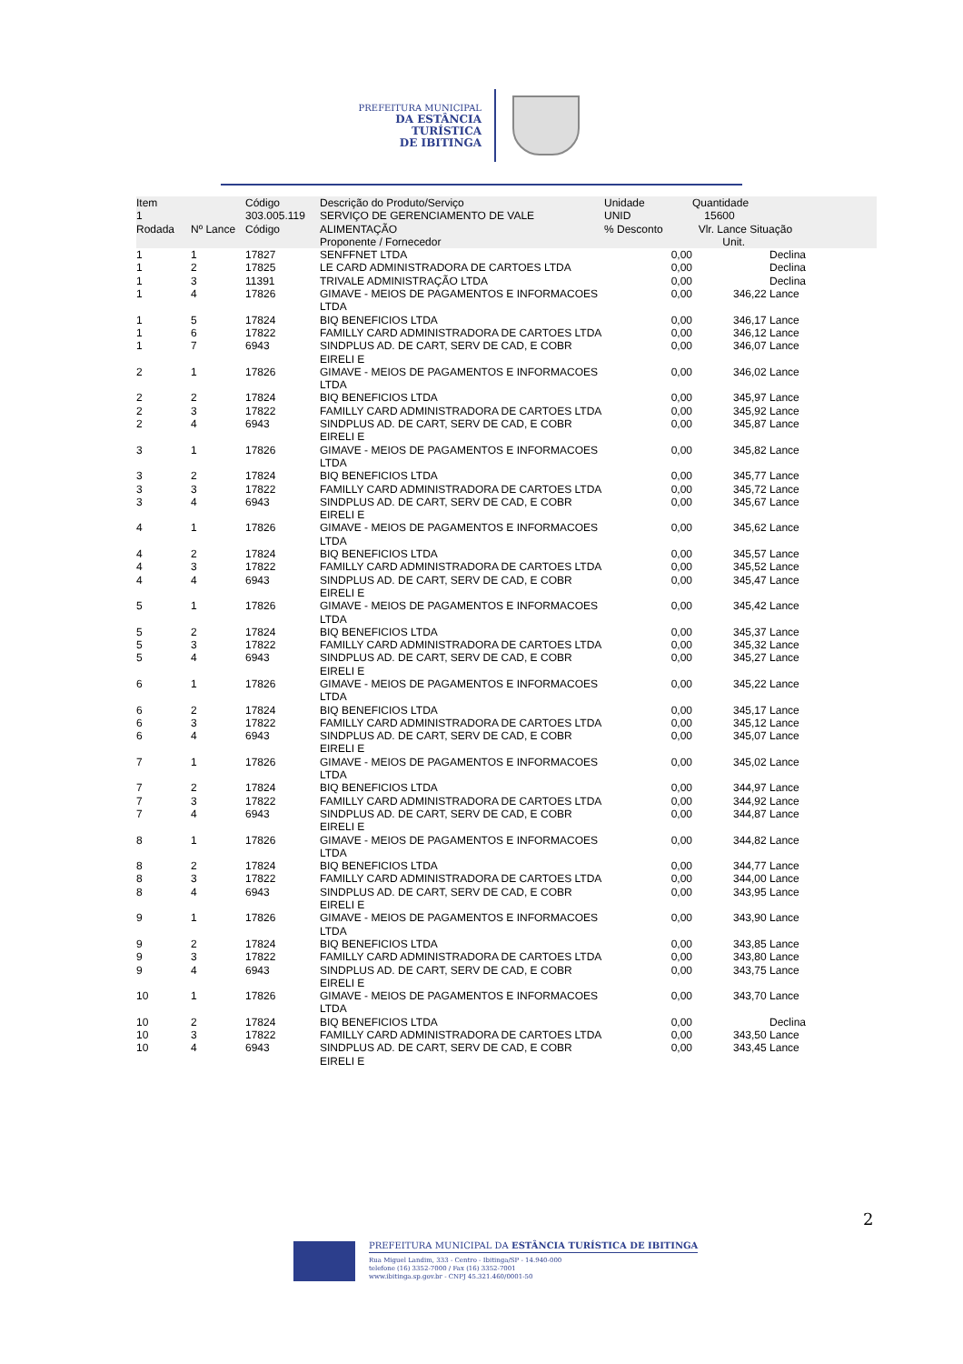PREFEITURA MUNICIPAL
DA ESTÂNCIA TURÍSTICA
DE IBITINGA
| Item 1 Rodada | Nº Lance | Código 303.005.119 Código | Descrição do Produto/Serviço SERVIÇO DE GERENCIAMENTO DE VALE ALIMENTAÇÃO Proponente / Fornecedor | Unidade UNID % Desconto | Quantidade 15600 Vlr. Lance Situação Unit. | | |
| --- | --- | --- | --- | --- | --- | --- | --- |
| 1 | 1 | 17827 | SENFFNET LTDA | 0,00 | | Declina | |
| 1 | 2 | 17825 | LE CARD ADMINISTRADORA DE CARTOES LTDA | 0,00 | | Declina | |
| 1 | 3 | 11391 | TRIVALE ADMINISTRAÇÃO LTDA | 0,00 | | Declina | |
| 1 | 4 | 17826 | GIMAVE - MEIOS DE PAGAMENTOS E INFORMACOES LTDA | 0,00 | | 346,22 Lance | |
| 1 | 5 | 17824 | BIQ BENEFICIOS LTDA | 0,00 | | 346,17 Lance | |
| 1 | 6 | 17822 | FAMILLY CARD ADMINISTRADORA DE CARTOES LTDA | 0,00 | | 346,12 Lance | |
| 1 | 7 | 6943 | SINDPLUS AD. DE CART, SERV DE CAD, E COBR EIRELI E | 0,00 | | 346,07 Lance | |
| 2 | 1 | 17826 | GIMAVE - MEIOS DE PAGAMENTOS E INFORMACOES LTDA | 0,00 | | 346,02 Lance | |
| 2 | 2 | 17824 | BIQ BENEFICIOS LTDA | 0,00 | | 345,97 Lance | |
| 2 | 3 | 17822 | FAMILLY CARD ADMINISTRADORA DE CARTOES LTDA | 0,00 | | 345,92 Lance | |
| 2 | 4 | 6943 | SINDPLUS AD. DE CART, SERV DE CAD, E COBR EIRELI E | 0,00 | | 345,87 Lance | |
| 3 | 1 | 17826 | GIMAVE - MEIOS DE PAGAMENTOS E INFORMACOES LTDA | 0,00 | | 345,82 Lance | |
| 3 | 2 | 17824 | BIQ BENEFICIOS LTDA | 0,00 | | 345,77 Lance | |
| 3 | 3 | 17822 | FAMILLY CARD ADMINISTRADORA DE CARTOES LTDA | 0,00 | | 345,72 Lance | |
| 3 | 4 | 6943 | SINDPLUS AD. DE CART, SERV DE CAD, E COBR EIRELI E | 0,00 | | 345,67 Lance | |
| 4 | 1 | 17826 | GIMAVE - MEIOS DE PAGAMENTOS E INFORMACOES LTDA | 0,00 | | 345,62 Lance | |
| 4 | 2 | 17824 | BIQ BENEFICIOS LTDA | 0,00 | | 345,57 Lance | |
| 4 | 3 | 17822 | FAMILLY CARD ADMINISTRADORA DE CARTOES LTDA | 0,00 | | 345,52 Lance | |
| 4 | 4 | 6943 | SINDPLUS AD. DE CART, SERV DE CAD, E COBR EIRELI E | 0,00 | | 345,47 Lance | |
| 5 | 1 | 17826 | GIMAVE - MEIOS DE PAGAMENTOS E INFORMACOES LTDA | 0,00 | | 345,42 Lance | |
| 5 | 2 | 17824 | BIQ BENEFICIOS LTDA | 0,00 | | 345,37 Lance | |
| 5 | 3 | 17822 | FAMILLY CARD ADMINISTRADORA DE CARTOES LTDA | 0,00 | | 345,32 Lance | |
| 5 | 4 | 6943 | SINDPLUS AD. DE CART, SERV DE CAD, E COBR EIRELI E | 0,00 | | 345,27 Lance | |
| 6 | 1 | 17826 | GIMAVE - MEIOS DE PAGAMENTOS E INFORMACOES LTDA | 0,00 | | 345,22 Lance | |
| 6 | 2 | 17824 | BIQ BENEFICIOS LTDA | 0,00 | | 345,17 Lance | |
| 6 | 3 | 17822 | FAMILLY CARD ADMINISTRADORA DE CARTOES LTDA | 0,00 | | 345,12 Lance | |
| 6 | 4 | 6943 | SINDPLUS AD. DE CART, SERV DE CAD, E COBR EIRELI E | 0,00 | | 345,07 Lance | |
| 7 | 1 | 17826 | GIMAVE - MEIOS DE PAGAMENTOS E INFORMACOES LTDA | 0,00 | | 345,02 Lance | |
| 7 | 2 | 17824 | BIQ BENEFICIOS LTDA | 0,00 | | 344,97 Lance | |
| 7 | 3 | 17822 | FAMILLY CARD ADMINISTRADORA DE CARTOES LTDA | 0,00 | | 344,92 Lance | |
| 7 | 4 | 6943 | SINDPLUS AD. DE CART, SERV DE CAD, E COBR EIRELI E | 0,00 | | 344,87 Lance | |
| 8 | 1 | 17826 | GIMAVE - MEIOS DE PAGAMENTOS E INFORMACOES LTDA | 0,00 | | 344,82 Lance | |
| 8 | 2 | 17824 | BIQ BENEFICIOS LTDA | 0,00 | | 344,77 Lance | |
| 8 | 3 | 17822 | FAMILLY CARD ADMINISTRADORA DE CARTOES LTDA | 0,00 | | 344,00 Lance | |
| 8 | 4 | 6943 | SINDPLUS AD. DE CART, SERV DE CAD, E COBR EIRELI E | 0,00 | | 343,95 Lance | |
| 9 | 1 | 17826 | GIMAVE - MEIOS DE PAGAMENTOS E INFORMACOES LTDA | 0,00 | | 343,90 Lance | |
| 9 | 2 | 17824 | BIQ BENEFICIOS LTDA | 0,00 | | 343,85 Lance | |
| 9 | 3 | 17822 | FAMILLY CARD ADMINISTRADORA DE CARTOES LTDA | 0,00 | | 343,80 Lance | |
| 9 | 4 | 6943 | SINDPLUS AD. DE CART, SERV DE CAD, E COBR EIRELI E | 0,00 | | 343,75 Lance | |
| 10 | 1 | 17826 | GIMAVE - MEIOS DE PAGAMENTOS E INFORMACOES LTDA | 0,00 | | 343,70 Lance | |
| 10 | 2 | 17824 | BIQ BENEFICIOS LTDA | 0,00 | | Declina | |
| 10 | 3 | 17822 | FAMILLY CARD ADMINISTRADORA DE CARTOES LTDA | 0,00 | | 343,50 Lance | |
| 10 | 4 | 6943 | SINDPLUS AD. DE CART, SERV DE CAD, E COBR EIRELI E | 0,00 | | 343,45 Lance | |
2
PREFEITURA MUNICIPAL DA ESTÂNCIA TURÍSTICA DE IBITINGA
Rua Miguel Landim, 333 - Centro - Ibitinga/SP - 14.940-000
telefone (16) 3352-7000 / Fax (16) 3352-7001
www.ibitinga.sp.gov.br - CNPJ 45.321.460/0001-50